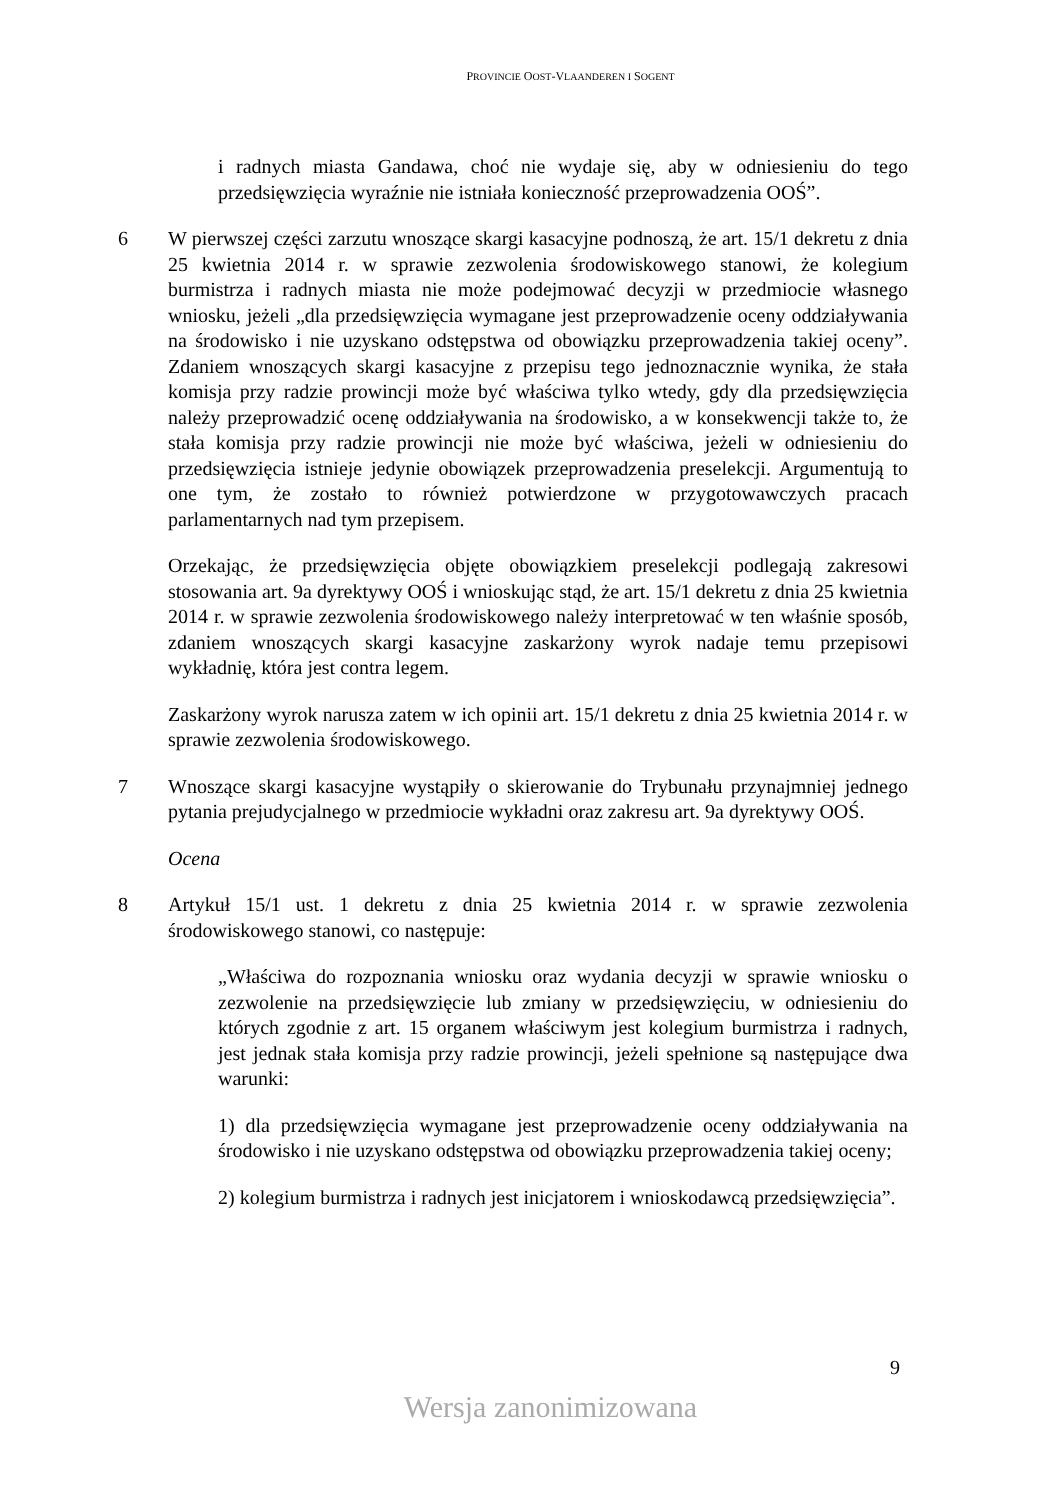PROVINCIE OOST-VLAANDEREN I SOGENT
i radnych miasta Gandawa, choć nie wydaje się, aby w odniesieniu do tego przedsięwzięcia wyraźnie nie istniała konieczność przeprowadzenia OOŚ”.
6 W pierwszej części zarzutu wnoszące skargi kasacyjne podnoszą, że art. 15/1 dekretu z dnia 25 kwietnia 2014 r. w sprawie zezwolenia środowiskowego stanowi, że kolegium burmistrza i radnych miasta nie może podejmować decyzji w przedmiocie własnego wniosku, jeżeli „dla przedsięwzięcia wymagane jest przeprowadzenie oceny oddziaływania na środowisko i nie uzyskano odstępstwa od obowiązku przeprowadzenia takiej oceny”. Zdaniem wnoszących skargi kasacyjne z przepisu tego jednoznacznie wynika, że stała komisja przy radzie prowincji może być właściwa tylko wtedy, gdy dla przedsięwzięcia należy przeprowadzić ocenę oddziaływania na środowisko, a w konsekwencji także to, że stała komisja przy radzie prowincji nie może być właściwa, jeżeli w odniesieniu do przedsięwzięcia istnieje jedynie obowiązek przeprowadzenia preselekcji. Argumentują to one tym, że zostało to również potwierdzone w przygotowawczych pracach parlamentarnych nad tym przepisem.
Orzekając, że przedsięwzięcia objęte obowiązkiem preselekcji podlegają zakresowi stosowania art. 9a dyrektywy OOŚ i wnioskując stąd, że art. 15/1 dekretu z dnia 25 kwietnia 2014 r. w sprawie zezwolenia środowiskowego należy interpretować w ten właśnie sposób, zdaniem wnoszących skargi kasacyjne zaskarżony wyrok nadaje temu przepisowi wykładnię, która jest contra legem.
Zaskarżony wyrok narusza zatem w ich opinii art. 15/1 dekretu z dnia 25 kwietnia 2014 r. w sprawie zezwolenia środowiskowego.
7 Wnoszące skargi kasacyjne wystąpiły o skierowanie do Trybunału przynajmniej jednego pytania prejudycjalnego w przedmiocie wykładni oraz zakresu art. 9a dyrektywy OOŚ.
Ocena
8 Artykuł 15/1 ust. 1 dekretu z dnia 25 kwietnia 2014 r. w sprawie zezwolenia środowiskowego stanowi, co następuje:
„Właściwa do rozpoznania wniosku oraz wydania decyzji w sprawie wniosku o zezwolenie na przedsięwzięcie lub zmiany w przedsięwzięciu, w odniesieniu do których zgodnie z art. 15 organem właściwym jest kolegium burmistrza i radnych, jest jednak stała komisja przy radzie prowincji, jeżeli spełnione są następujące dwa warunki:
1) dla przedsięwzięcia wymagane jest przeprowadzenie oceny oddziaływania na środowisko i nie uzyskano odstępstwa od obowiązku przeprowadzenia takiej oceny;
2) kolegium burmistrza i radnych jest inicjatorem i wnioskodawcą przedsięwzięcia”.
9
Wersja zanonimizowana